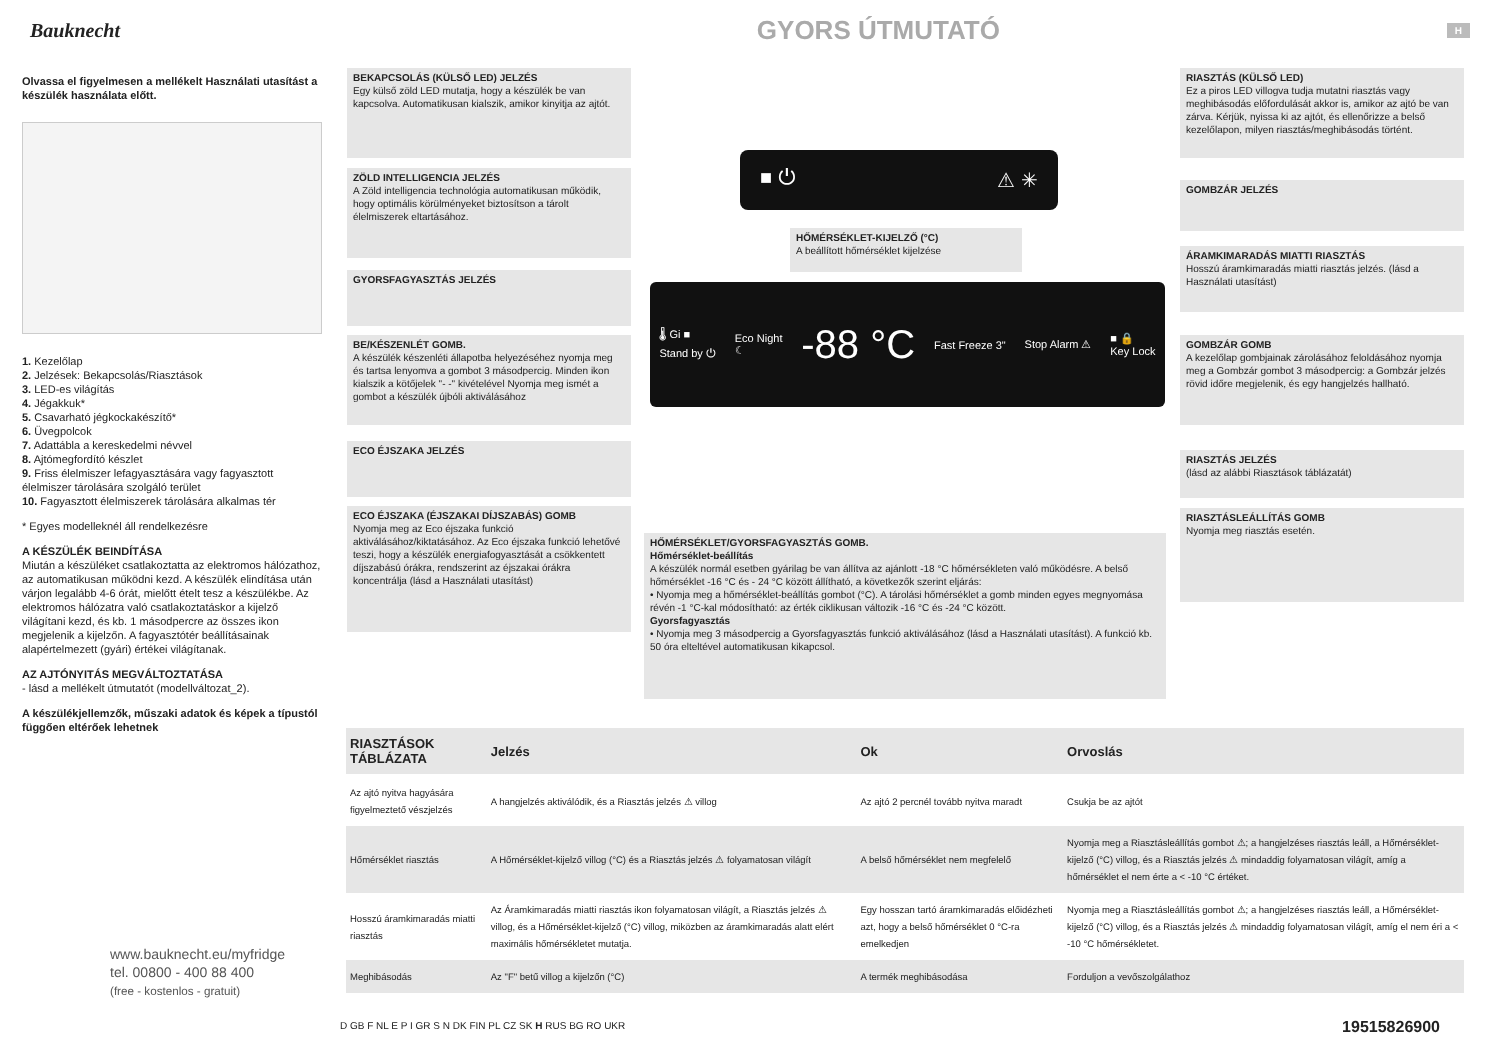Bauknecht
GYORS ÚTMUTATÓ
H
Olvassa el figyelmesen a mellékelt Használati utasítást a készülék használata előtt.
1. Kezelőlap
2. Jelzések: Bekapcsolás/Riasztások
3. LED-es világítás
4. Jégakkuk*
5. Csavarható jégkockakészítő*
6. Üvegpolcok
7. Adattábla a kereskedelmi névvel
8. Ajtómegfordító készlet
9. Friss élelmiszer lefagyasztására vagy fagyasztott élelmiszer tárolására szolgáló terület
10. Fagyasztott élelmiszerek tárolására alkalmas tér
* Egyes modelleknél áll rendelkezésre
A KÉSZÜLÉK BEINDÍTÁSA
Miután a készüléket csatlakoztatta az elektromos hálózathoz, az automatikusan működni kezd. A készülék elindítása után várjon legalább 4-6 órát, mielőtt ételt tesz a készülékbe. Az elektromos hálózatra való csatlakoztatáskor a kijelző világítani kezd, és kb. 1 másodpercre az összes ikon megjelenik a kijelzőn. A fagyasztótér beállításainak alapértelmezett (gyári) értékei világítanak.
AZ AJTÓNYITÁS MEGVÁLTOZTATÁSA
- lásd a mellékelt útmutatót (modellváltozat_2).
A készülékjellemzők, műszaki adatok és képek a típustól függően eltérőek lehetnek
www.bauknecht.eu/myfridge
tel. 00800 - 400 88 400
(free - kostenlos - gratuit)
BEKAPCSOLÁS (KÜLSŐ LED) JELZÉS
Egy külső zöld LED mutatja, hogy a készülék be van kapcsolva. Automatikusan kialszik, amikor kinyitja az ajtót.
ZÖLD INTELLIGENCIA JELZÉS
A Zöld intelligencia technológia automatikusan működik, hogy optimális körülményeket biztosítson a tárolt élelmiszerek eltartásához.
GYORSFAGYASZTÁS JELZÉS
BE/KÉSZENLÉT GOMB.
A készülék készenléti állapotba helyezéséhez nyomja meg és tartsa lenyomva a gombot 3 másodpercig. Minden ikon kialszik a kötőjelek "- -" kivételével Nyomja meg ismét a gombot a készülék újbóli aktiválásához
ECO ÉJSZAKA JELZÉS
ECO ÉJSZAKA (ÉJSZAKAI DÍJSZABÁS) GOMB
Nyomja meg az Eco éjszaka funkció aktiválásához/kiktatásához. Az Eco éjszaka funkció lehetővé teszi, hogy a készülék energiafogyasztását a csökkentett díjszabású órákra, rendszerint az éjszakai órákra koncentrálja (lásd a Használati utasítást)
HŐMÉRSÉKLET-KIJELZŐ (°C)
A beállított hőmérséklet kijelzése
■ ⏻ ⚠ ✳
🌡 Gi ■
Stand by ⏻ Eco Night
☾ -88 °C Fast Freeze 3" Stop Alarm ⚠ ■ 🔒
Key Lock
HŐMÉRSÉKLET/GYORSFAGYASZTÁS GOMB.
Hőmérséklet-beállítás
A készülék normál esetben gyárilag be van állítva az ajánlott -18 °C hőmérsékleten való működésre. A belső hőmérséklet -16 °C és - 24 °C között állítható, a következők szerint eljárás:
• Nyomja meg a hőmérséklet-beállítás gombot (°C). A tárolási hőmérséklet a gomb minden egyes megnyomása révén -1 °C-kal módosítható: az érték ciklikusan változik -16 °C és -24 °C között.
Gyorsfagyasztás
• Nyomja meg 3 másodpercig a Gyorsfagyasztás funkció aktiválásához (lásd a Használati utasítást). A funkció kb. 50 óra elteltével automatikusan kikapcsol.
RIASZTÁS (KÜLSŐ LED)
Ez a piros LED villogva tudja mutatni riasztás vagy meghibásodás előfordulását akkor is, amikor az ajtó be van zárva. Kérjük, nyissa ki az ajtót, és ellenőrizze a belső kezelőlapon, milyen riasztás/meghibásodás történt.
GOMBZÁR JELZÉS
ÁRAMKIMARADÁS MIATTI RIASZTÁS
Hosszú áramkimaradás miatti riasztás jelzés. (lásd a Használati utasítást)
GOMBZÁR GOMB
A kezelőlap gombjainak zárolásához feloldásához nyomja meg a Gombzár gombot 3 másodpercig: a Gombzár jelzés rövid időre megjelenik, és egy hangjelzés hallható.
RIASZTÁS JELZÉS
(lásd az alábbi Riasztások táblázatát)
RIASZTÁSLEÁLLÍTÁS GOMB
Nyomja meg riasztás esetén.
| RIASZTÁSOK TÁBLÁZATA | Jelzés | Ok | Orvoslás |
| --- | --- | --- | --- |
| Az ajtó nyitva hagyására figyelmeztető vészjelzés | A hangjelzés aktiválódik, és a Riasztás jelzés ⚠ villog | Az ajtó 2 percnél tovább nyitva maradt | Csukja be az ajtót |
| Hőmérséklet riasztás | A Hőmérséklet-kijelző villog (°C) és a Riasztás jelzés ⚠ folyamatosan világít | A belső hőmérséklet nem megfelelő | Nyomja meg a Riasztásleállítás gombot ⚠; a hangjelzéses riasztás leáll, a Hőmérséklet-kijelző (°C) villog, és a Riasztás jelzés ⚠ mindaddig folyamatosan világít, amíg a hőmérséklet el nem érte a < -10 °C értéket. |
| Hosszú áramkimaradás miatti riasztás | Az Áramkimaradás miatti riasztás ikon folyamatosan világít, a Riasztás jelzés ⚠ villog, és a Hőmérséklet-kijelző (°C) villog, miközben az áramkimaradás alatt elért maximális hőmérsékletet mutatja. | Egy hosszan tartó áramkimaradás előidézheti azt, hogy a belső hőmérséklet 0 °C-ra emelkedjen | Nyomja meg a Riasztásleállítás gombot ⚠; a hangjelzéses riasztás leáll, a Hőmérséklet-kijelző (°C) villog, és a Riasztás jelzés ⚠ mindaddig folyamatosan világít, amíg el nem éri a < -10 °C hőmérsékletet. |
| Meghibásodás | Az "F" betű villog a kijelzőn (°C) | A termék meghibásodása | Forduljon a vevőszolgálathoz |
D GB F NL E P I GR S N DK FIN PL CZ SK H RUS BG RO UKR
19515826900